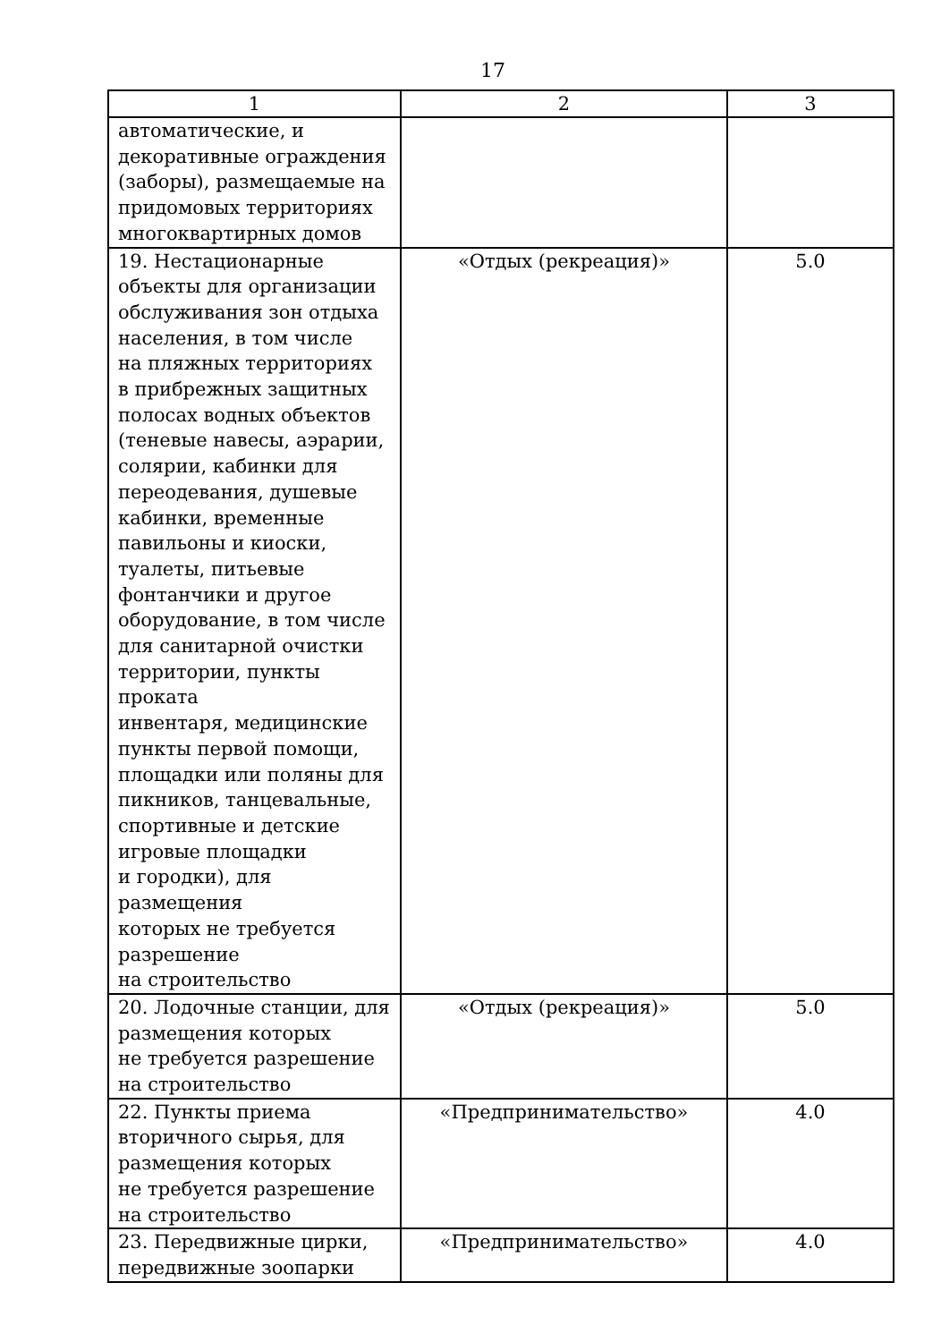17
| 1 | 2 | 3 |
| --- | --- | --- |
| автоматические, и декоративные ограждения (заборы), размещаемые на придомовых территориях многоквартирных домов | | |
| 19. Нестационарные объекты для организации обслуживания зон отдыха населения, в том числе на пляжных территориях в прибрежных защитных полосах водных объектов (теневые навесы, аэрарии, солярии, кабинки для переодевания, душевые кабинки, временные павильоны и киоски, туалеты, питьевые фонтанчики и другое оборудование, в том числе для санитарной очистки территории, пункты проката инвентаря, медицинские пункты первой помощи, площадки или поляны для пикников, танцевальные, спортивные и детские игровые площадки и городки), для размещения которых не требуется разрешение на строительство | «Отдых (рекреация)» | 5.0 |
| 20. Лодочные станции, для размещения которых не требуется разрешение на строительство | «Отдых (рекреация)» | 5.0 |
| 22. Пункты приема вторичного сырья, для размещения которых не требуется разрешение на строительство | «Предпринимательство» | 4.0 |
| 23. Передвижные цирки, передвижные зоопарки | «Предпринимательство» | 4.0 |